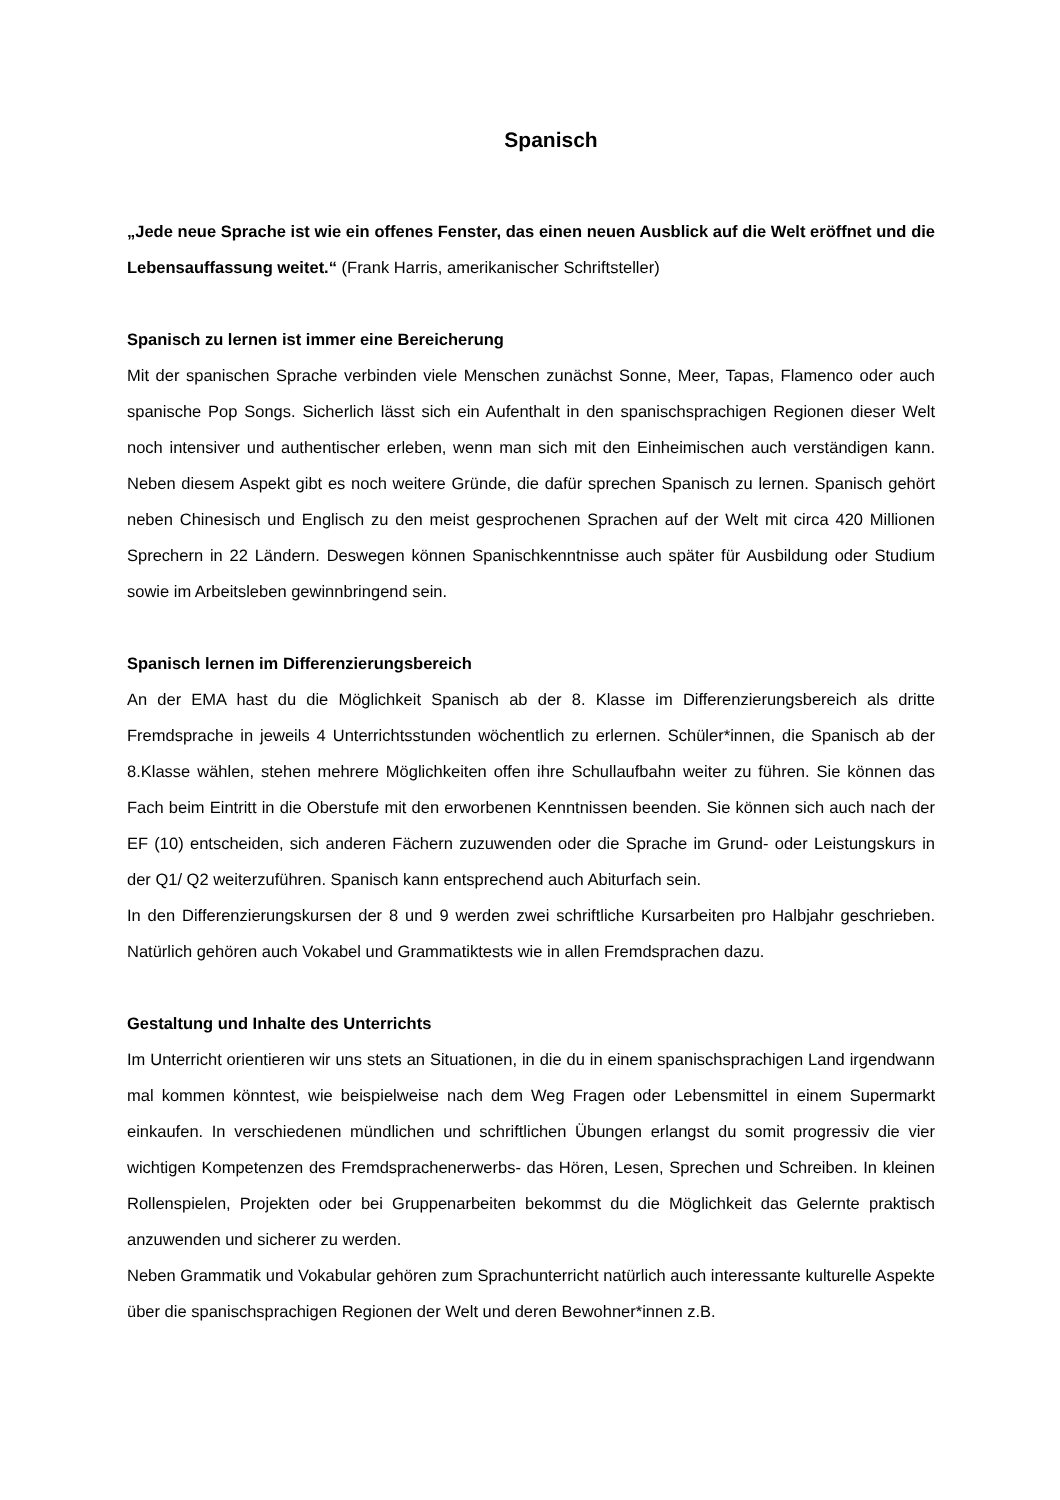Spanisch
„Jede neue Sprache ist wie ein offenes Fenster, das einen neuen Ausblick auf die Welt eröffnet und die Lebensauffassung weitet.“ (Frank Harris, amerikanischer Schriftsteller)
Spanisch zu lernen ist immer eine Bereicherung
Mit der spanischen Sprache verbinden viele Menschen zunächst Sonne, Meer, Tapas, Flamenco oder auch spanische Pop Songs. Sicherlich lässt sich ein Aufenthalt in den spanischsprachigen Regionen dieser Welt noch intensiver und authentischer erleben, wenn man sich mit den Einheimischen auch verständigen kann. Neben diesem Aspekt gibt es noch weitere Gründe, die dafür sprechen Spanisch zu lernen. Spanisch gehört neben Chinesisch und Englisch zu den meist gesprochenen Sprachen auf der Welt mit circa 420 Millionen Sprechern in 22 Ländern. Deswegen können Spanischkenntnisse auch später für Ausbildung oder Studium sowie im Arbeitsleben gewinnbringend sein.
Spanisch lernen im Differenzierungsbereich
An der EMA hast du die Möglichkeit Spanisch ab der 8. Klasse im Differenzierungsbereich als dritte Fremdsprache in jeweils 4 Unterrichtsstunden wöchentlich zu erlernen. Schüler*innen, die Spanisch ab der 8.Klasse wählen, stehen mehrere Möglichkeiten offen ihre Schullaufbahn weiter zu führen. Sie können das Fach beim Eintritt in die Oberstufe mit den erworbenen Kenntnissen beenden. Sie können sich auch nach der EF (10) entscheiden, sich anderen Fächern zuzuwenden oder die Sprache im Grund- oder Leistungskurs in der Q1/ Q2 weiterzuführen. Spanisch kann entsprechend auch Abiturfach sein.
In den Differenzierungskursen der 8 und 9 werden zwei schriftliche Kursarbeiten pro Halbjahr geschrieben. Natürlich gehören auch Vokabel und Grammatiktests wie in allen Fremdsprachen dazu.
Gestaltung und Inhalte des Unterrichts
Im Unterricht orientieren wir uns stets an Situationen, in die du in einem spanischsprachigen Land irgendwann mal kommen könntest, wie beispielweise nach dem Weg Fragen oder Lebensmittel in einem Supermarkt einkaufen. In verschiedenen mündlichen und schriftlichen Übungen erlangst du somit progressiv die vier wichtigen Kompetenzen des Fremdsprachenerwerbs- das Hören, Lesen, Sprechen und Schreiben. In kleinen Rollenspielen, Projekten oder bei Gruppenarbeiten bekommst du die Möglichkeit das Gelernte praktisch anzuwenden und sicherer zu werden.
Neben Grammatik und Vokabular gehören zum Sprachunterricht natürlich auch interessante kulturelle Aspekte über die spanischsprachigen Regionen der Welt und deren Bewohner*innen z.B.